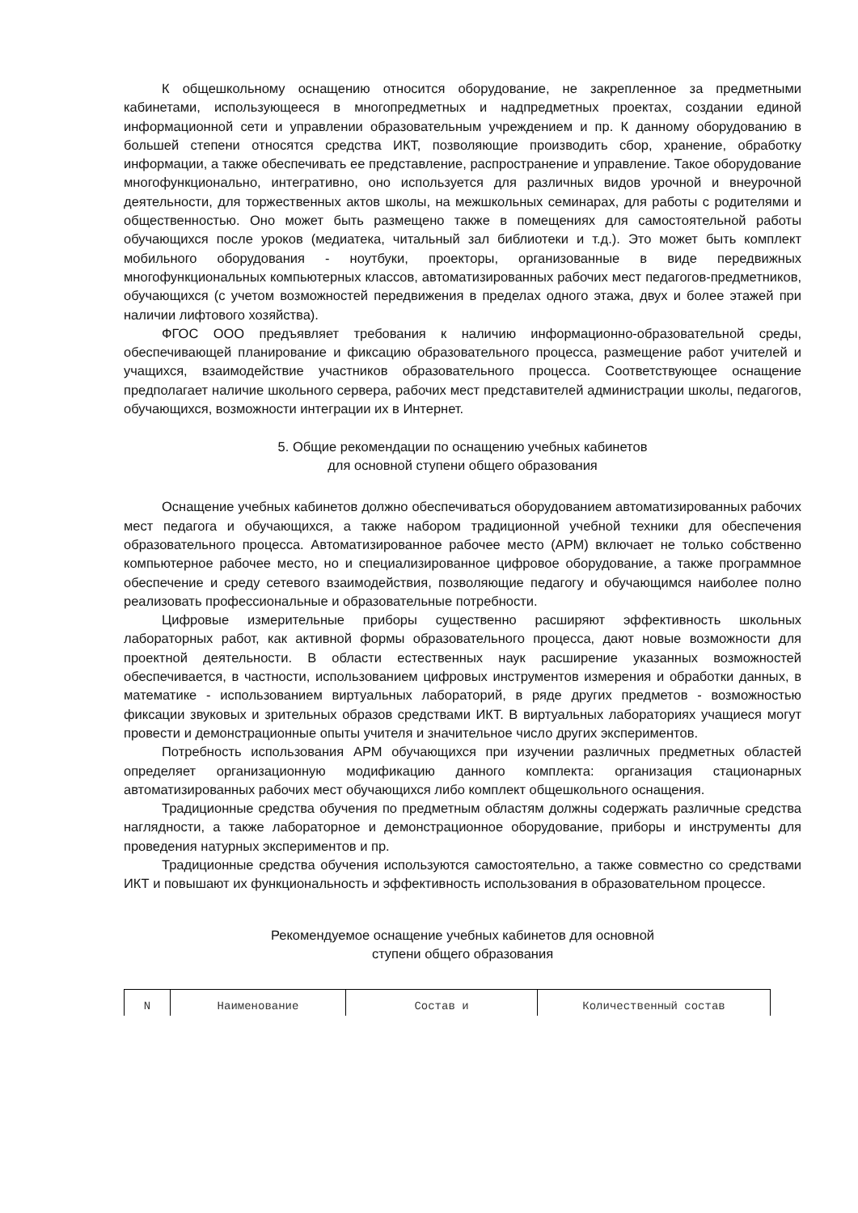К общешкольному оснащению относится оборудование, не закрепленное за предметными кабинетами, использующееся в многопредметных и надпредметных проектах, создании единой информационной сети и управлении образовательным учреждением и пр. К данному оборудованию в большей степени относятся средства ИКТ, позволяющие производить сбор, хранение, обработку информации, а также обеспечивать ее представление, распространение и управление. Такое оборудование многофункционально, интегративно, оно используется для различных видов урочной и внеурочной деятельности, для торжественных актов школы, на межшкольных семинарах, для работы с родителями и общественностью. Оно может быть размещено также в помещениях для самостоятельной работы обучающихся после уроков (медиатека, читальный зал библиотеки и т.д.). Это может быть комплект мобильного оборудования - ноутбуки, проекторы, организованные в виде передвижных многофункциональных компьютерных классов, автоматизированных рабочих мест педагогов-предметников, обучающихся (с учетом возможностей передвижения в пределах одного этажа, двух и более этажей при наличии лифтового хозяйства).
ФГОС ООО предъявляет требования к наличию информационно-образовательной среды, обеспечивающей планирование и фиксацию образовательного процесса, размещение работ учителей и учащихся, взаимодействие участников образовательного процесса. Соответствующее оснащение предполагает наличие школьного сервера, рабочих мест представителей администрации школы, педагогов, обучающихся, возможности интеграции их в Интернет.
5. Общие рекомендации по оснащению учебных кабинетов
для основной ступени общего образования
Оснащение учебных кабинетов должно обеспечиваться оборудованием автоматизированных рабочих мест педагога и обучающихся, а также набором традиционной учебной техники для обеспечения образовательного процесса. Автоматизированное рабочее место (АРМ) включает не только собственно компьютерное рабочее место, но и специализированное цифровое оборудование, а также программное обеспечение и среду сетевого взаимодействия, позволяющие педагогу и обучающимся наиболее полно реализовать профессиональные и образовательные потребности.
Цифровые измерительные приборы существенно расширяют эффективность школьных лабораторных работ, как активной формы образовательного процесса, дают новые возможности для проектной деятельности. В области естественных наук расширение указанных возможностей обеспечивается, в частности, использованием цифровых инструментов измерения и обработки данных, в математике - использованием виртуальных лабораторий, в ряде других предметов - возможностью фиксации звуковых и зрительных образов средствами ИКТ. В виртуальных лабораториях учащиеся могут провести и демонстрационные опыты учителя и значительное число других экспериментов.
Потребность использования АРМ обучающихся при изучении различных предметных областей определяет организационную модификацию данного комплекта: организация стационарных автоматизированных рабочих мест обучающихся либо комплект общешкольного оснащения.
Традиционные средства обучения по предметным областям должны содержать различные средства наглядности, а также лабораторное и демонстрационное оборудование, приборы и инструменты для проведения натурных экспериментов и пр.
Традиционные средства обучения используются самостоятельно, а также совместно со средствами ИКТ и повышают их функциональность и эффективность использования в образовательном процессе.
Рекомендуемое оснащение учебных кабинетов для основной
ступени общего образования
| N | Наименование | Состав и | Количественный состав |